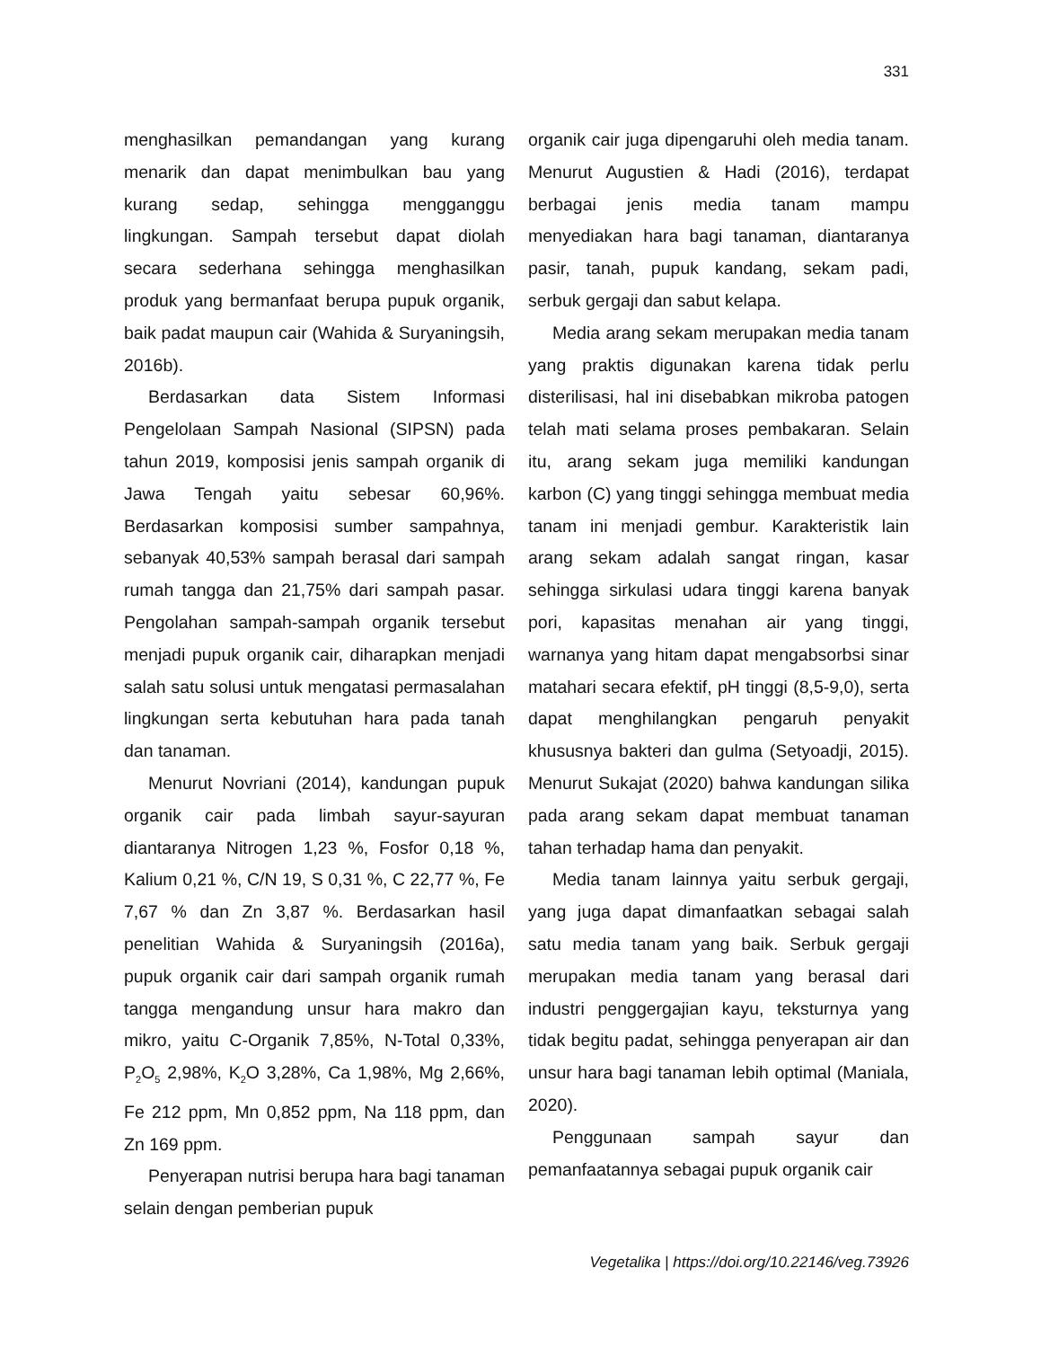331
menghasilkan pemandangan yang kurang menarik dan dapat menimbulkan bau yang kurang sedap, sehingga mengganggu lingkungan. Sampah tersebut dapat diolah secara sederhana sehingga menghasilkan produk yang bermanfaat berupa pupuk organik, baik padat maupun cair (Wahida & Suryaningsih, 2016b).
Berdasarkan data Sistem Informasi Pengelolaan Sampah Nasional (SIPSN) pada tahun 2019, komposisi jenis sampah organik di Jawa Tengah yaitu sebesar 60,96%. Berdasarkan komposisi sumber sampahnya, sebanyak 40,53% sampah berasal dari sampah rumah tangga dan 21,75% dari sampah pasar. Pengolahan sampah-sampah organik tersebut menjadi pupuk organik cair, diharapkan menjadi salah satu solusi untuk mengatasi permasalahan lingkungan serta kebutuhan hara pada tanah dan tanaman.
Menurut Novriani (2014), kandungan pupuk organik cair pada limbah sayur-sayuran diantaranya Nitrogen 1,23 %, Fosfor 0,18 %, Kalium 0,21 %, C/N 19, S 0,31 %, C 22,77 %, Fe 7,67 % dan Zn 3,87 %. Berdasarkan hasil penelitian Wahida & Suryaningsih (2016a), pupuk organik cair dari sampah organik rumah tangga mengandung unsur hara makro dan mikro, yaitu C-Organik 7,85%, N-Total 0,33%, P<sub>2</sub>O<sub>5</sub> 2,98%, K<sub>2</sub>O 3,28%, Ca 1,98%, Mg 2,66%, Fe 212 ppm, Mn 0,852 ppm, Na 118 ppm, dan Zn 169 ppm.
Penyerapan nutrisi berupa hara bagi tanaman selain dengan pemberian pupuk
organik cair juga dipengaruhi oleh media tanam. Menurut Augustien & Hadi (2016), terdapat berbagai jenis media tanam mampu menyediakan hara bagi tanaman, diantaranya pasir, tanah, pupuk kandang, sekam padi, serbuk gergaji dan sabut kelapa.
Media arang sekam merupakan media tanam yang praktis digunakan karena tidak perlu disterilisasi, hal ini disebabkan mikroba patogen telah mati selama proses pembakaran. Selain itu, arang sekam juga memiliki kandungan karbon (C) yang tinggi sehingga membuat media tanam ini menjadi gembur. Karakteristik lain arang sekam adalah sangat ringan, kasar sehingga sirkulasi udara tinggi karena banyak pori, kapasitas menahan air yang tinggi, warnanya yang hitam dapat mengabsorbsi sinar matahari secara efektif, pH tinggi (8,5-9,0), serta dapat menghilangkan pengaruh penyakit khususnya bakteri dan gulma (Setyoadji, 2015). Menurut Sukajat (2020) bahwa kandungan silika pada arang sekam dapat membuat tanaman tahan terhadap hama dan penyakit.
Media tanam lainnya yaitu serbuk gergaji, yang juga dapat dimanfaatkan sebagai salah satu media tanam yang baik. Serbuk gergaji merupakan media tanam yang berasal dari industri penggergajian kayu, teksturnya yang tidak begitu padat, sehingga penyerapan air dan unsur hara bagi tanaman lebih optimal (Maniala, 2020).
Penggunaan sampah sayur dan pemanfaatannya sebagai pupuk organik cair
Vegetalika | https://doi.org/10.22146/veg.73926